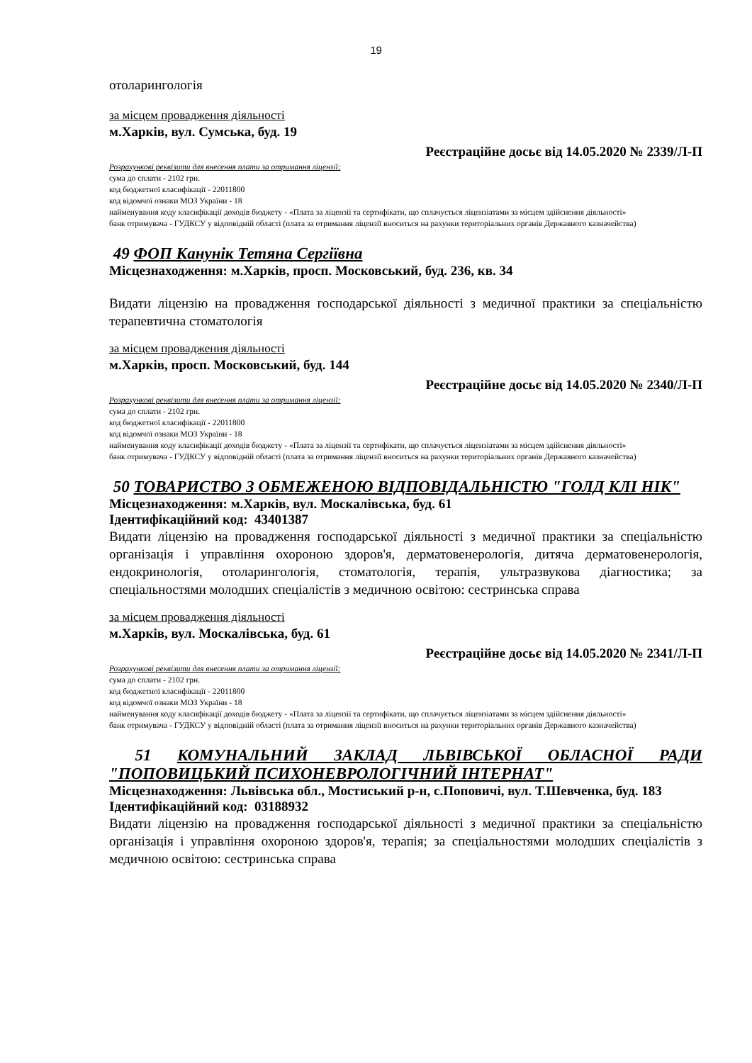19
отоларингологія
за місцем провадження діяльності
м.Харків, вул. Сумська, буд. 19
Реєстраційне досьє від 14.05.2020 № 2339/Л-П
Розрахункові реквізити для внесення плати за отримання ліцензії:
сума до сплати - 2102 грн.
код бюджетної класифікації - 22011800
код відомчої ознаки МОЗ України - 18
найменування коду класифікації доходів бюджету - «Плата за ліцензії та сертифікати, що сплачується ліцензіатами за місцем здійснення діяльності»
банк отримувача - ГУДКСУ у відповідній області (плата за отримання ліцензії вноситься на рахунки територіальних органів Державного казначейства)
49 ФОП Канунік Тетяна Сергіївна
Місцезнаходження: м.Харків, просп. Московський, буд. 236, кв. 34
Видати ліцензію на провадження господарської діяльності з медичної практики за спеціальністю терапевтична стоматологія
за місцем провадження діяльності
м.Харків, просп. Московський, буд. 144
Реєстраційне досьє від 14.05.2020 № 2340/Л-П
Розрахункові реквізити для внесення плати за отримання ліцензії:
сума до сплати - 2102 грн.
код бюджетної класифікації - 22011800
код відомчої ознаки МОЗ України - 18
найменування коду класифікації доходів бюджету - «Плата за ліцензії та сертифікати, що сплачується ліцензіатами за місцем здійснення діяльності»
банк отримувача - ГУДКСУ у відповідній області (плата за отримання ліцензії вноситься на рахунки територіальних органів Державного казначейства)
50 ТОВАРИСТВО З ОБМЕЖЕНОЮ ВІДПОВІДАЛЬНІСТЮ "ГОЛД КЛІ НІК"
Місцезнаходження: м.Харків, вул. Москалівська, буд. 61
Ідентифікаційний код: 43401387
Видати ліцензію на провадження господарської діяльності з медичної практики за спеціальністю організація і управління охороною здоров'я, дерматовенерологія, дитяча дерматовенерологія, ендокринологія, отоларингологія, стоматологія, терапія, ультразвукова діагностика; за спеціальностями молодших спеціалістів з медичною освітою: сестринська справа
за місцем провадження діяльності
м.Харків, вул. Москалівська, буд. 61
Реєстраційне досьє від 14.05.2020 № 2341/Л-П
Розрахункові реквізити для внесення плати за отримання ліцензії:
сума до сплати - 2102 грн.
код бюджетної класифікації - 22011800
код відомчої ознаки МОЗ України - 18
найменування коду класифікації доходів бюджету - «Плата за ліцензії та сертифікати, що сплачується ліцензіатами за місцем здійснення діяльності»
банк отримувача - ГУДКСУ у відповідній області (плата за отримання ліцензії вноситься на рахунки територіальних органів Державного казначейства)
51 КОМУНАЛЬНИЙ ЗАКЛАД ЛЬВІВСЬКОЇ ОБЛАСНОЇ РАДИ "ПОПОВИЦЬКИЙ ПСИХОНЕВРОЛОГІЧНИЙ ІНТЕРНАТ"
Місцезнаходження: Львівська обл., Мостиський р-н, с.Поповичі, вул. Т.Шевченка, буд. 183
Ідентифікаційний код: 03188932
Видати ліцензію на провадження господарської діяльності з медичної практики за спеціальністю організація і управління охороною здоров'я, терапія; за спеціальностями молодших спеціалістів з медичною освітою: сестринська справа